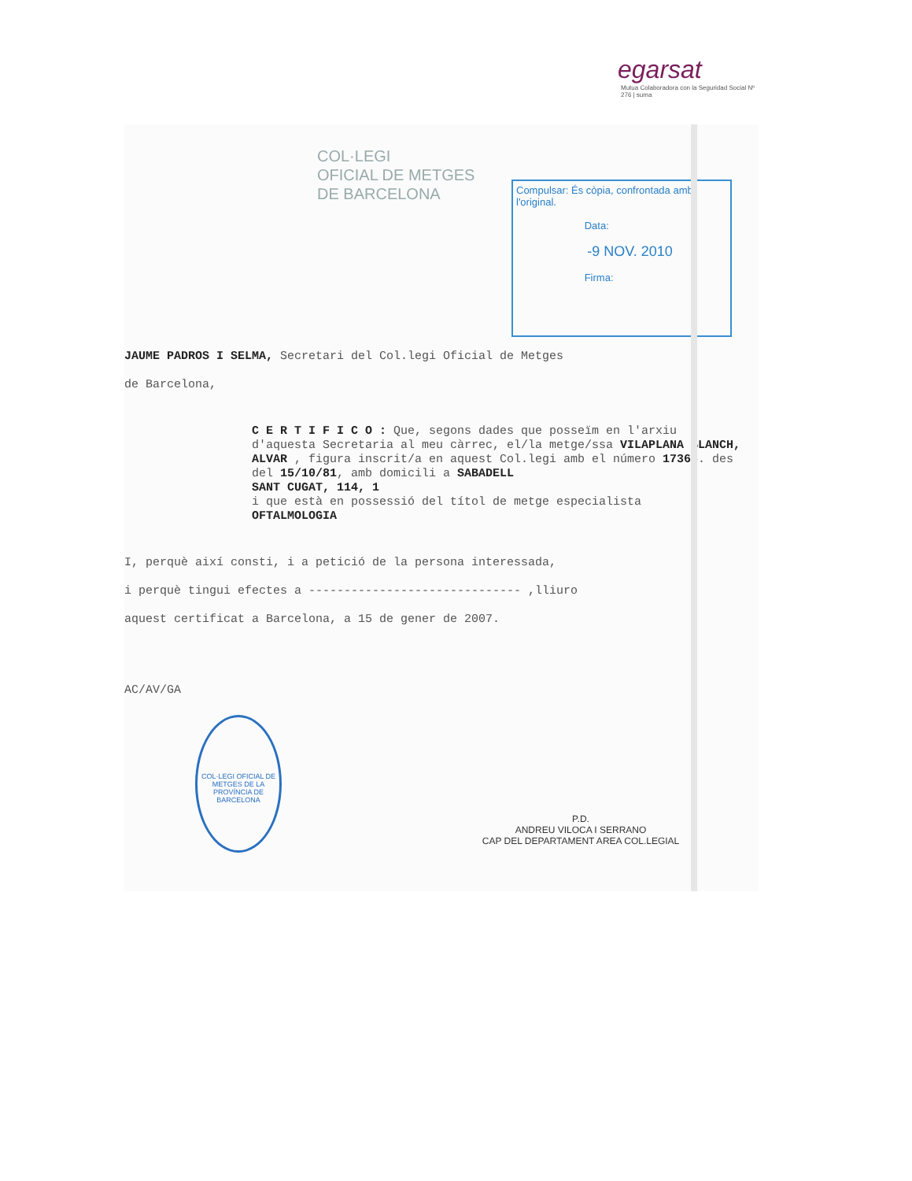egarsat
Mutua Colaboradora con la Seguridad Social Nº 276 | suma
COL·LEGI
OFICIAL DE METGES
DE BARCELONA
Compulsar: És còpia, confrontada amb l'original.
Data:
-9 NOV. 2010
Firma:
JAUME PADROS I SELMA, Secretari del Col.legi Oficial de Metges
de Barcelona,
C E R T I F I C O : Que, segons dades que posseïm en l'arxiu d'aquesta Secretaria al meu càrrec, el/la metge/ssa VILAPLANA BLANCH, ALVAR , figura inscrit/a en aquest Col.legi amb el número 17365. des del 15/10/81, amb domicili a SABADELL
SANT CUGAT, 114, 1
i que està en possessió del títol de metge especialista
OFTALMOLOGIA
I, perquè així consti, i a petició de la persona interessada,
i perquè tingui efectes a ------------------------------ ,lliuro
aquest certificat a Barcelona, a 15 de gener de 2007.
AC/AV/GA
COL·LEGI OFICIAL DE METGES DE LA PROVÍNCIA DE BARCELONA
P.D.
ANDREU VILOCA I SERRANO
CAP DEL DEPARTAMENT AREA COL.LEGIAL